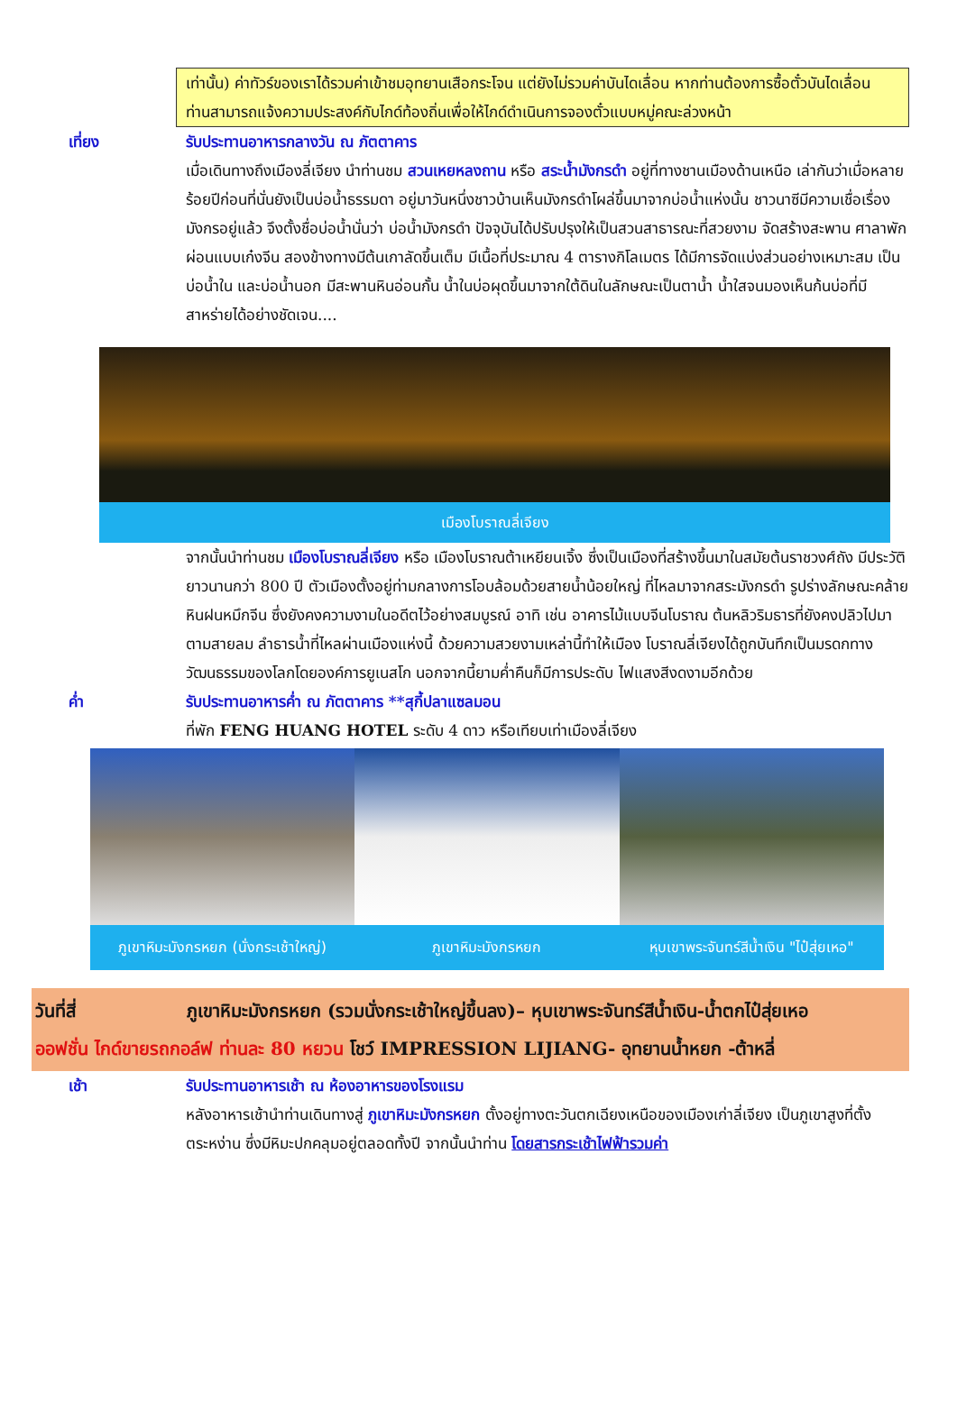เท่านั้น) ค่าทัวร์ของเราได้รวมค่าเข้าชมอุทยานเสือกระโจน แต่ยังไม่รวมค่าบันไดเลื่อน หากท่านต้องการซื้อตั๋วบันไดเลื่อน ท่านสามารถแจ้งความประสงค์กับไกด์ท้องถิ่นเพื่อให้ไกด์ดำเนินการจองตั๋วแบบหมู่คณะล่วงหน้า
เที่ยง รับประทานอาหารกลางวัน ณ ภัตตาคาร
เมื่อเดินทางถึงเมืองลี่เจียง นำท่านชม สวนเหยหลงถาน หรือ สระน้ำมังกรดำ อยู่ที่ทางชานเมืองด้านเหนือ เล่ากันว่าเมื่อหลายร้อยปีก่อนที่นั่นยังเป็นบ่อน้ำธรรมดา อยู่มาวันหนึ่งชาวบ้านเห็นมังกรดำโผล่ขึ้นมาจากบ่อน้ำแห่งนั้น ชาวนาซีมีความเชื่อเรื่องมังกรอยู่แล้ว จึงตั้งชื่อบ่อน้ำนั่นว่า บ่อน้ำมังกรดำ ปัจจุบันได้ปรับปรุงให้เป็นสวนสาธารณะที่สวยงาม จัดสร้างสะพาน ศาลาพักผ่อนแบบเก๋งจีน สองข้างทางมีต้นเกาลัดขึ้นเต็ม มีเนื้อที่ประมาณ 4 ตารางกิโลเมตร ได้มีการจัดแบ่งส่วนอย่างเหมาะสม เป็นบ่อน้ำใน และบ่อน้ำนอก มีสะพานหินอ่อนกั้น น้ำในบ่อผุดขึ้นมาจากใต้ดินในลักษณะเป็นตาน้ำ น้ำใสจนมองเห็นก้นบ่อที่มีสาหร่ายได้อย่างชัดเจน....
เมืองโบราณลี่เจียง
จากนั้นนำท่านชม เมืองโบราณลี่เจียง หรือ เมืองโบราณต้าเหยียนเจิ้ง ซึ่งเป็นเมืองที่สร้างขึ้นมาในสมัยต้นราชวงศ์ถัง มีประวัติยาวนานกว่า 800 ปี ตัวเมืองตั้งอยู่ท่ามกลางการโอบล้อมด้วยสายน้ำน้อยใหญ่ ที่ไหลมาจากสระมังกรดำ รูปร่างลักษณะคล้ายหินฝนหมึกจีน ซึ่งยังคงความงามในอดีตไว้อย่างสมบูรณ์ อาทิ เช่น อาคารไม้แบบจีนโบราณ ต้นหลิวริมธารที่ยังคงปลิวไปมาตามสายลม ลำธารน้ำที่ไหลผ่านเมืองแห่งนี้ ด้วยความสวยงามเหล่านี้ทำให้เมือง โบราณลี่เจียงได้ถูกบันทึกเป็นมรดกทางวัฒนธรรมของโลกโดยองค์การยูเนสโก นอกจากนี้ยามค่ำคืนก็มีการประดับ ไฟแสงสีงดงามอีกด้วย
ค่ำ รับประทานอาหารค่ำ ณ ภัตตาคาร **สุกี้ปลาแซลมอน
ที่พัก FENG HUANG HOTEL ระดับ 4 ดาว หรือเทียบเท่าเมืองลี่เจียง
ภูเขาหิมะมังกรหยก (นั่งกระเช้าใหญ่)
ภูเขาหิมะมังกรหยก หุบเขาพระจันทร์สีน้ำเงิน "ไป๋สุ่ยเหอ"
วันที่สี่ ภูเขาหิมะมังกรหยก (รวมนั่งกระเช้าใหญ่ขึ้นลง)– หุบเขาพระจันทร์สีน้ำเงิน-น้ำตกไป๋สุ่ยเหอ
ออฟชั่น ไกด์ขายรถกอล์ฟ ท่านละ 80 หยวน โชว์ IMPRESSION LIJIANG- อุทยานน้ำหยก -ต้าหลี่
เช้า รับประทานอาหารเช้า ณ ห้องอาหารของโรงแรม
หลังอาหารเช้านำท่านเดินทางสู่ ภูเขาหิมะมังกรหยก ตั้งอยู่ทางตะวันตกเฉียงเหนือของเมืองเก่าลี่เจียง เป็นภูเขาสูงที่ตั้งตระหง่าน ซึ่งมีหิมะปกคลุมอยู่ตลอดทั้งปี จากนั้นนำท่าน โดยสารกระเช้าไฟฟ้ารวมค่า